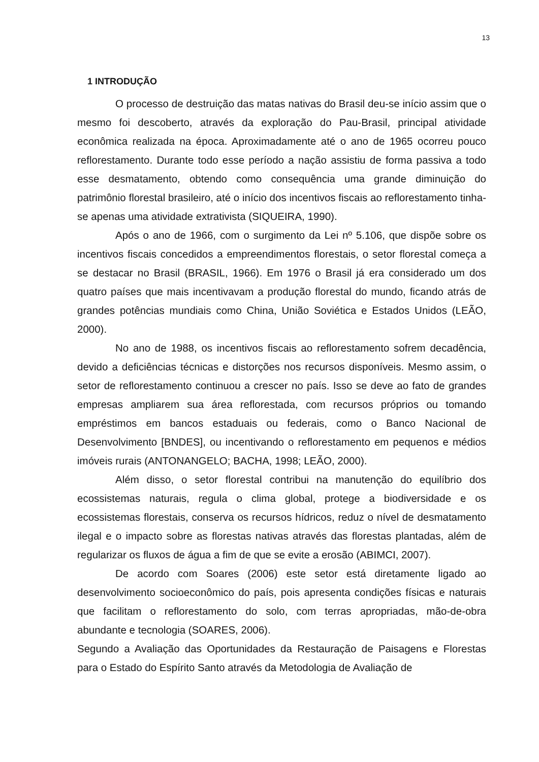13
1 INTRODUÇÃO
O processo de destruição das matas nativas do Brasil deu-se início assim que o mesmo foi descoberto, através da exploração do Pau-Brasil, principal atividade econômica realizada na época. Aproximadamente até o ano de 1965 ocorreu pouco reflorestamento. Durante todo esse período a nação assistiu de forma passiva a todo esse desmatamento, obtendo como consequência uma grande diminuição do patrimônio florestal brasileiro, até o início dos incentivos fiscais ao reflorestamento tinha-se apenas uma atividade extrativista (SIQUEIRA, 1990).
Após o ano de 1966, com o surgimento da Lei nº 5.106, que dispõe sobre os incentivos fiscais concedidos a empreendimentos florestais, o setor florestal começa a se destacar no Brasil (BRASIL, 1966). Em 1976 o Brasil já era considerado um dos quatro países que mais incentivavam a produção florestal do mundo, ficando atrás de grandes potências mundiais como China, União Soviética e Estados Unidos (LEÃO, 2000).
No ano de 1988, os incentivos fiscais ao reflorestamento sofrem decadência, devido a deficiências técnicas e distorções nos recursos disponíveis. Mesmo assim, o setor de reflorestamento continuou a crescer no país. Isso se deve ao fato de grandes empresas ampliarem sua área reflorestada, com recursos próprios ou tomando empréstimos em bancos estaduais ou federais, como o Banco Nacional de Desenvolvimento [BNDES], ou incentivando o reflorestamento em pequenos e médios imóveis rurais (ANTONANGELO; BACHA, 1998; LEÃO, 2000).
Além disso, o setor florestal contribui na manutenção do equilíbrio dos ecossistemas naturais, regula o clima global, protege a biodiversidade e os ecossistemas florestais, conserva os recursos hídricos, reduz o nível de desmatamento ilegal e o impacto sobre as florestas nativas através das florestas plantadas, além de regularizar os fluxos de água a fim de que se evite a erosão (ABIMCI, 2007).
De acordo com Soares (2006) este setor está diretamente ligado ao desenvolvimento socioeconômico do país, pois apresenta condições físicas e naturais que facilitam o reflorestamento do solo, com terras apropriadas, mão-de-obra abundante e tecnologia (SOARES, 2006).
Segundo a Avaliação das Oportunidades da Restauração de Paisagens e Florestas para o Estado do Espírito Santo através da Metodologia de Avaliação de